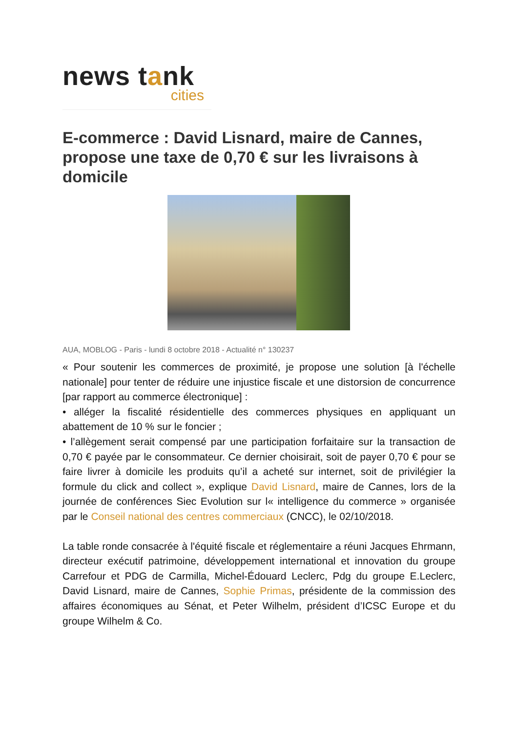news tank
cities
E-commerce : David Lisnard, maire de Cannes, propose une taxe de 0,70 € sur les livraisons à domicile
AUA, MOBLOG - Paris - lundi 8 octobre 2018 - Actualité n° 130237
« Pour soutenir les commerces de proximité, je propose une solution [à l'échelle nationale] pour tenter de réduire une injustice fiscale et une distorsion de concurrence [par rapport au commerce électronique] :
• alléger la fiscalité résidentielle des commerces physiques en appliquant un abattement de 10 % sur le foncier ;
• l’allègement serait compensé par une participation forfaitaire sur la transaction de 0,70 € payée par le consommateur. Ce dernier choisirait, soit de payer 0,70 € pour se faire livrer à domicile les produits qu’il a acheté sur internet, soit de privilégier la formule du click and collect », explique David Lisnard, maire de Cannes, lors de la journée de conférences Siec Evolution sur l« intelligence du commerce » organisée par le Conseil national des centres commerciaux (CNCC), le 02/10/2018.
La table ronde consacrée à l'équité fiscale et réglementaire a réuni Jacques Ehrmann, directeur exécutif patrimoine, développement international et innovation du groupe Carrefour et PDG de Carmilla, Michel-Édouard Leclerc, Pdg du groupe E.Leclerc, David Lisnard, maire de Cannes, Sophie Primas, présidente de la commission des affaires économiques au Sénat, et Peter Wilhelm, président d’ICSC Europe et du groupe Wilhelm & Co.